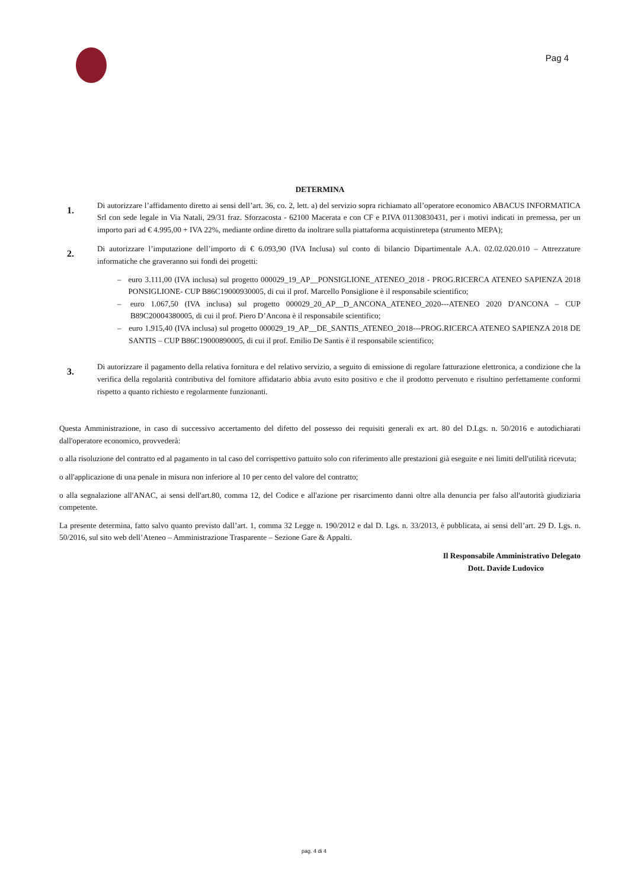Pag 4
DETERMINA
1.
Di autorizzare l’affidamento diretto ai sensi dell’art. 36, co. 2, lett. a) del servizio sopra richiamato all’operatore economico ABACUS INFORMATICA Srl con sede legale in Via Natali, 29/31 fraz. Sforzacosta - 62100 Macerata e con CF e P.IVA 01130830431, per i motivi indicati in premessa, per un importo pari ad € 4.995,00 + IVA 22%, mediante ordine diretto da inoltrare sulla piattaforma acquistinretepa (strumento MEPA);
2.
Di autorizzare l’imputazione dell’importo di € 6.093,90 (IVA Inclusa) sul conto di bilancio Dipartimentale A.A. 02.02.020.010 – Attrezzature informatiche che graveranno sui fondi dei progetti:
– euro 3.111,00 (IVA inclusa) sul progetto 000029_19_AP__PONSIGLIONE_ATENEO_2018 - PROG.RICERCA ATENEO SAPIENZA 2018 PONSIGLIONE- CUP B86C19000930005, di cui il prof. Marcello Ponsiglione è il responsabile scientifico;
– euro 1.067,50 (IVA inclusa) sul progetto 000029_20_AP__D_ANCONA_ATENEO_2020---ATENEO 2020 D'ANCONA – CUP B89C20004380005, di cui il prof. Piero D’Ancona è il responsabile scientifico;
– euro 1.915,40 (IVA inclusa) sul progetto 000029_19_AP__DE_SANTIS_ATENEO_2018---PROG.RICERCA ATENEO SAPIENZA 2018 DE SANTIS – CUP B86C19000890005, di cui il prof. Emilio De Santis è il responsabile scientifico;
3.
Di autorizzare il pagamento della relativa fornitura e del relativo servizio, a seguito di emissione di regolare fatturazione elettronica, a condizione che la verifica della regolarità contributiva del fornitore affidatario abbia avuto esito positivo e che il prodotto pervenuto e risultino perfettamente conformi rispetto a quanto richiesto e regolarmente funzionanti.
Questa Amministrazione, in caso di successivo accertamento del difetto del possesso dei requisiti generali ex art. 80 del D.Lgs. n. 50/2016 e autodichiarati dall'operatore economico, provvederà:
o alla risoluzione del contratto ed al pagamento in tal caso del corrispettivo pattuito solo con riferimento alle prestazioni già eseguite e nei limiti dell'utilità ricevuta;
o all'applicazione di una penale in misura non inferiore al 10 per cento del valore del contratto;
o alla segnalazione all'ANAC, ai sensi dell'art.80, comma 12, del Codice e all'azione per risarcimento danni oltre alla denuncia per falso all'autorità giudiziaria competente.
La presente determina, fatto salvo quanto previsto dall’art. 1, comma 32 Legge n. 190/2012 e dal D. Lgs. n. 33/2013, è pubblicata, ai sensi dell’art. 29 D. Lgs. n. 50/2016, sul sito web dell’Ateneo – Amministrazione Trasparente – Sezione Gare & Appalti.
Il Responsabile Amministrativo Delegato
Dott. Davide Ludovico
pag. 4 di 4